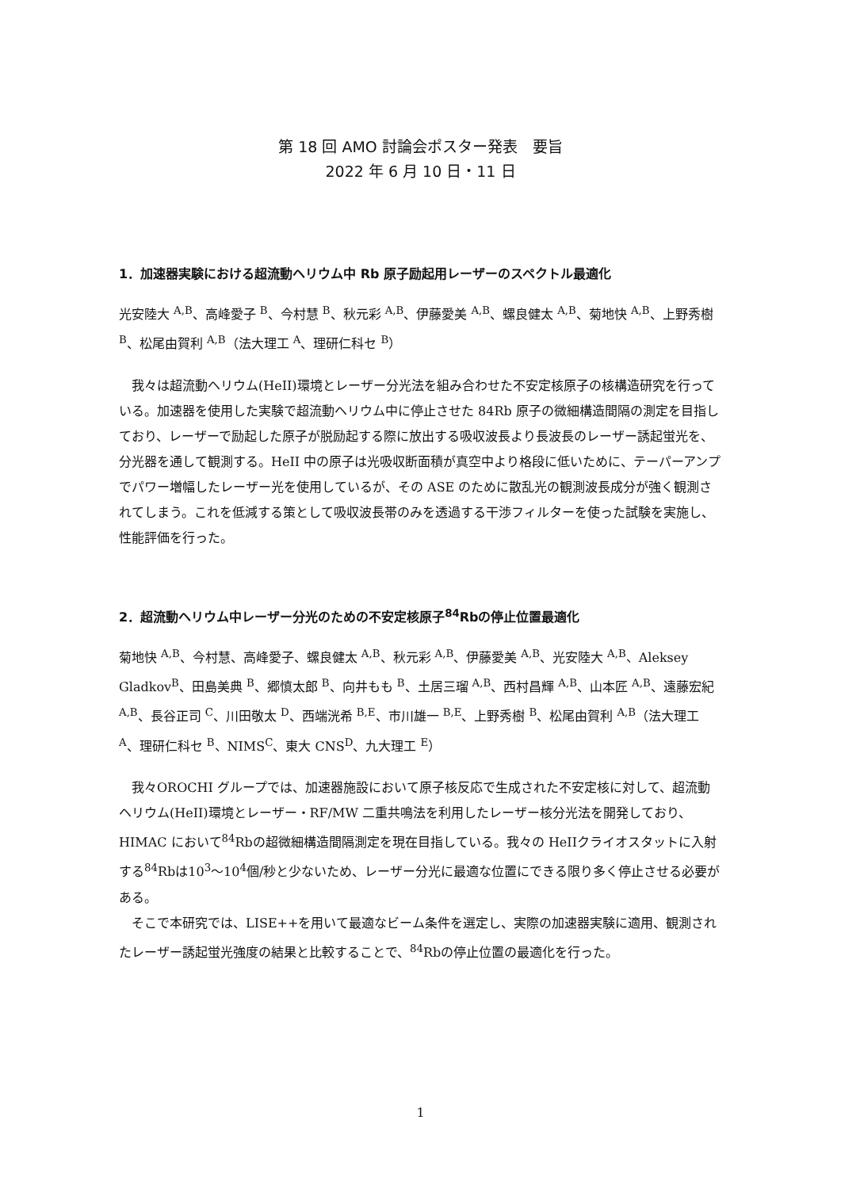第 18 回 AMO 討論会ポスター発表　要旨
2022 年 6 月 10 日・11 日
1．加速器実験における超流動ヘリウム中 Rb 原子励起用レーザーのスペクトル最適化
光安陸大 <sup>A,B</sup>、高峰愛子 <sup>B</sup>、今村慧 <sup>B</sup>、秋元彩 <sup>A,B</sup>、伊藤愛美 <sup>A,B</sup>、螺良健太 <sup>A,B</sup>、菊地快 <sup>A,B</sup>、上野秀樹 <sup>B</sup>、松尾由賀利 <sup>A,B</sup>（法大理工 <sup>A</sup>、理研仁科セ <sup>B</sup>）
我々は超流動ヘリウム(HeII)環境とレーザー分光法を組み合わせた不安定核原子の核構造研究を行っている。加速器を使用した実験で超流動ヘリウム中に停止させた 84Rb 原子の微細構造間隔の測定を目指しており、レーザーで励起した原子が脱励起する際に放出する吸収波長より長波長のレーザー誘起蛍光を、分光器を通して観測する。HeII 中の原子は光吸収断面積が真空中より格段に低いために、テーパーアンプでパワー増幅したレーザー光を使用しているが、その ASE のために散乱光の観測波長成分が強く観測されてしまう。これを低減する策として吸収波長帯のみを透過する干渉フィルターを使った試験を実施し、性能評価を行った。
2．超流動ヘリウム中レーザー分光のための不安定核原子<sup>84</sup>Rbの停止位置最適化
菊地快 <sup>A,B</sup>、今村慧、高峰愛子、螺良健太 <sup>A,B</sup>、秋元彩 <sup>A,B</sup>、伊藤愛美 <sup>A,B</sup>、光安陸大 <sup>A,B</sup>、Aleksey Gladkov<sup>B</sup>、田島美典 <sup>B</sup>、郷慎太郎 <sup>B</sup>、向井もも <sup>B</sup>、土居三瑠 <sup>A,B</sup>、西村昌輝 <sup>A,B</sup>、山本匠 <sup>A,B</sup>、遠藤宏紀 <sup>A,B</sup>、長谷正司 <sup>C</sup>、川田敬太 <sup>D</sup>、西端洸希 <sup>B,E</sup>、市川雄一 <sup>B,E</sup>、上野秀樹 <sup>B</sup>、松尾由賀利 <sup>A,B</sup>（法大理工 <sup>A</sup>、理研仁科セ <sup>B</sup>、NIMS<sup>C</sup>、東大 CNS<sup>D</sup>、九大理工 <sup>E</sup>）
我々OROCHI グループでは、加速器施設において原子核反応で生成された不安定核に対して、超流動ヘリウム(HeII)環境とレーザー・RF/MW 二重共鳴法を利用したレーザー核分光法を開発しており、HIMAC において<sup>84</sup>Rbの超微細構造間隔測定を現在目指している。我々の HeIIクライオスタットに入射する<sup>84</sup>Rbは10<sup>3</sup>～10<sup>4</sup>個/秒と少ないため、レーザー分光に最適な位置にできる限り多く停止させる必要がある。
そこで本研究では、LISE++を用いて最適なビーム条件を選定し、実際の加速器実験に適用、観測されたレーザー誘起蛍光強度の結果と比較することで、<sup>84</sup>Rbの停止位置の最適化を行った。
1